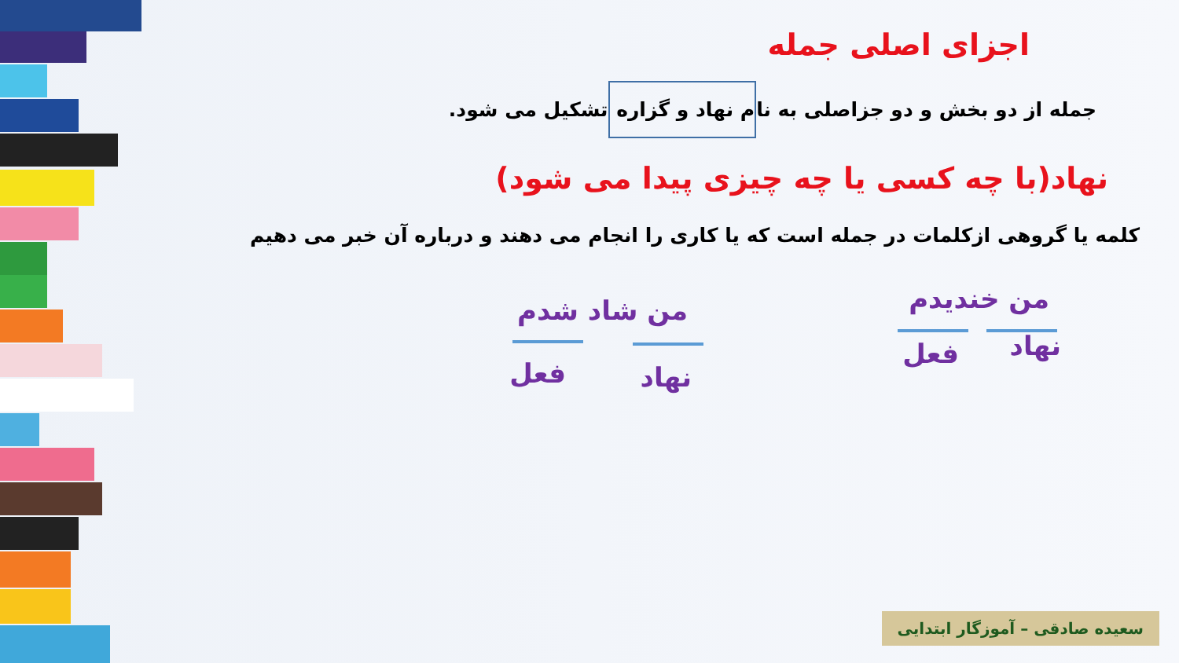اجزای اصلی جمله
جمله از دو بخش و دو جزاصلی به نام نهاد و گزاره تشکیل می شود.
نهاد(با چه کسی یا چه چیزی پیدا می شود)
کلمه یا گروهی ازکلمات در جمله است که یا کاری را انجام می دهند و درباره آن خبر می دهیم
من خندیدم
نهاد فعل
من شاد شدم
نهاد فعل
سعیده صادقی – آموزگار ابتدایی